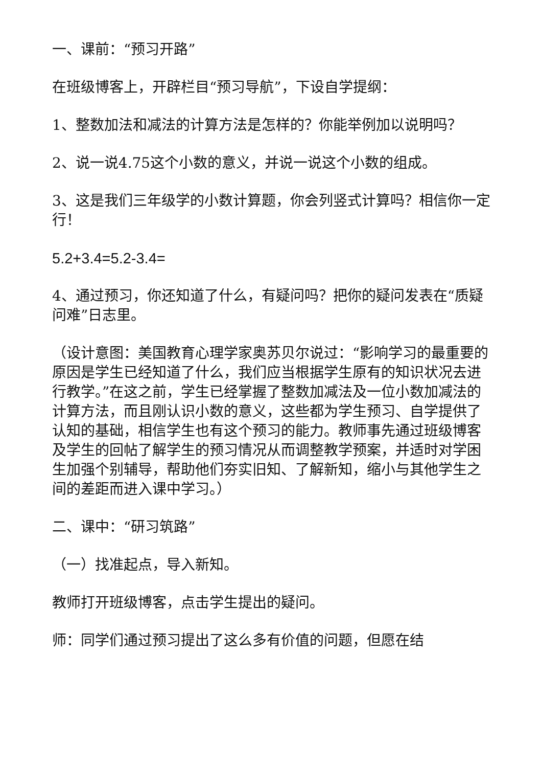一、课前：“预习开路”
在班级博客上，开辟栏目“预习导航”，下设自学提纲：
1、整数加法和减法的计算方法是怎样的？你能举例加以说明吗？
2、说一说4.75这个小数的意义，并说一说这个小数的组成。
3、这是我们三年级学的小数计算题，你会列竖式计算吗？相信你一定行！
5.2+3.4=5.2-3.4=
4、通过预习，你还知道了什么，有疑问吗？把你的疑问发表在“质疑问难”日志里。
（设计意图：美国教育心理学家奥苏贝尔说过：“影响学习的最重要的原因是学生已经知道了什么，我们应当根据学生原有的知识状况去进行教学。”在这之前，学生已经掌握了整数加减法及一位小数加减法的计算方法，而且刚认识小数的意义，这些都为学生预习、自学提供了认知的基础，相信学生也有这个预习的能力。教师事先通过班级博客及学生的回帖了解学生的预习情况从而调整教学预案，并适时对学困生加强个别辅导，帮助他们夯实旧知、了解新知，缩小与其他学生之间的差距而进入课中学习。）
二、课中：“研习筑路”
（一）找准起点，导入新知。
教师打开班级博客，点击学生提出的疑问。
师：同学们通过预习提出了这么多有价值的问题，但愿在结